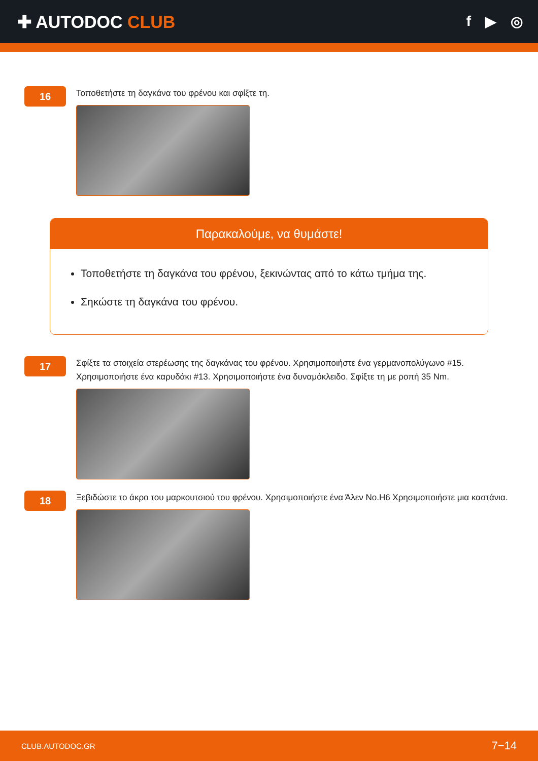✚ AUTODOC CLUB
f ▶ ◎
16
Τοποθετήστε τη δαγκάνα του φρένου και σφίξτε τη.
Παρακαλούμε, να θυμάστε!
Τοποθετήστε τη δαγκάνα του φρένου, ξεκινώντας από το κάτω τμήμα της.
Σηκώστε τη δαγκάνα του φρένου.
17
Σφίξτε τα στοιχεία στερέωσης της δαγκάνας του φρένου. Χρησιμοποιήστε ένα γερμανοπολύγωνο #15. Χρησιμοποιήστε ένα καρυδάκι #13. Χρησιμοποιήστε ένα δυναμόκλειδο. Σφίξτε τη με ροπή 35 Nm.
18
Ξεβιδώστε το άκρο του μαρκουτσιού του φρένου. Χρησιμοποιήστε ένα Άλεν No.H6 Χρησιμοποιήστε μια καστάνια.
CLUB.AUTODOC.GR 7−14